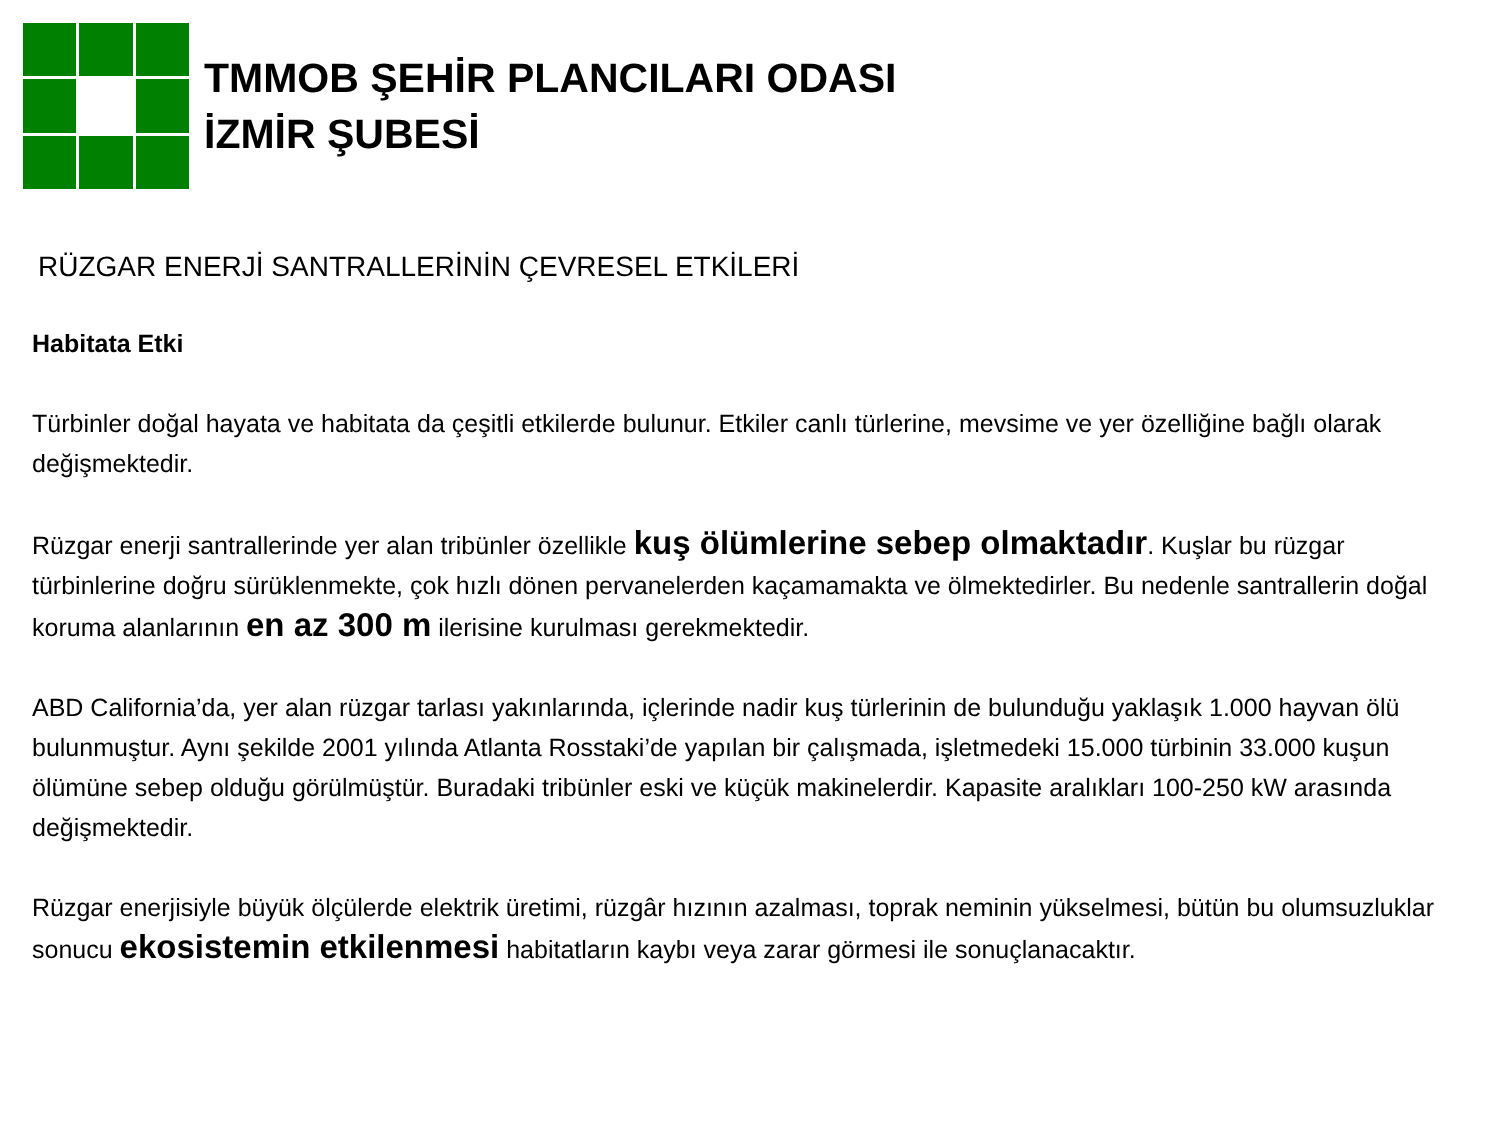TMMOB ŞEHİR PLANCILARI ODASI
İZMİR ŞUBESİ
RÜZGAR ENERJİ SANTRALLERİNİN ÇEVRESEL ETKİLERİ
Habitata Etki
Türbinler doğal hayata ve habitata da çeşitli etkilerde bulunur. Etkiler canlı türlerine, mevsime ve yer özelliğine bağlı olarak değişmektedir.
Rüzgar enerji santrallerinde yer alan tribünler özellikle kuş ölümlerine sebep olmaktadır. Kuşlar bu rüzgar türbinlerine doğru sürüklenmekte, çok hızlı dönen pervanelerden kaçamamakta ve ölmektedirler. Bu nedenle santrallerin doğal koruma alanlarının en az 300 m ilerisine kurulması gerekmektedir.
ABD California’da, yer alan rüzgar tarlası yakınlarında, içlerinde nadir kuş türlerinin de bulunduğu yaklaşık 1.000 hayvan ölü bulunmuştur. Aynı şekilde 2001 yılında Atlanta Rosstaki’de yapılan bir çalışmada, işletmedeki 15.000 türbinin 33.000 kuşun ölümüne sebep olduğu görülmüştür. Buradaki tribünler eski ve küçük makinelerdir. Kapasite aralıkları 100-250 kW arasında değişmektedir.
Rüzgar enerjisiyle büyük ölçülerde elektrik üretimi, rüzgâr hızının azalması, toprak neminin yükselmesi, bütün bu olumsuzluklar sonucu ekosistemin etkilenmesi habitatların kaybı veya zarar görmesi ile sonuçlanacaktır.